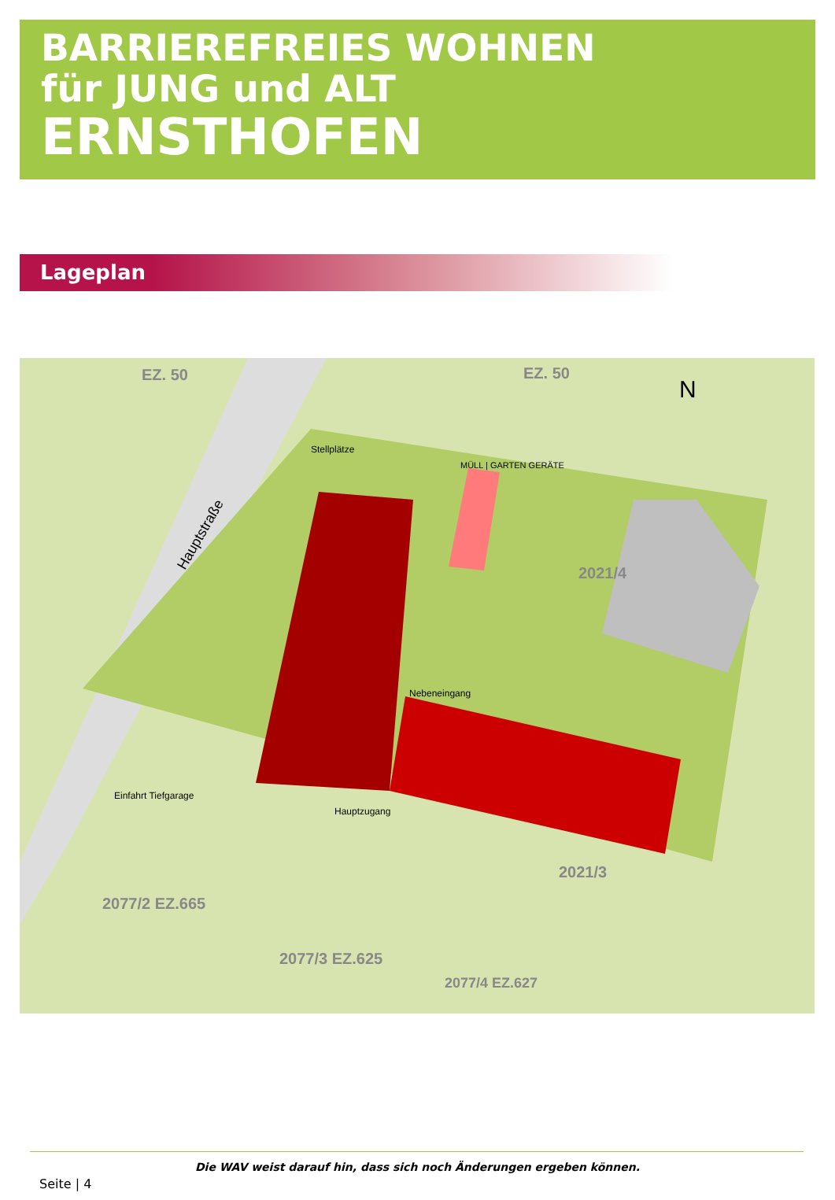BARRIEREFREIES WOHNEN
für JUNG und ALT
ERNSTHOFEN
Lageplan
EZ. 50
EZ. 50
N
2021/4
2021/3
2077/2 EZ.665
2077/3 EZ.625
2077/4 EZ.627
Hauptstraße
Stellplätze
MÜLL | GARTEN GERÄTE
Nebeneingang
Hauptzugang
Einfahrt Tiefgarage
Die WAV weist darauf hin, dass sich noch Änderungen ergeben können.
Seite | 4